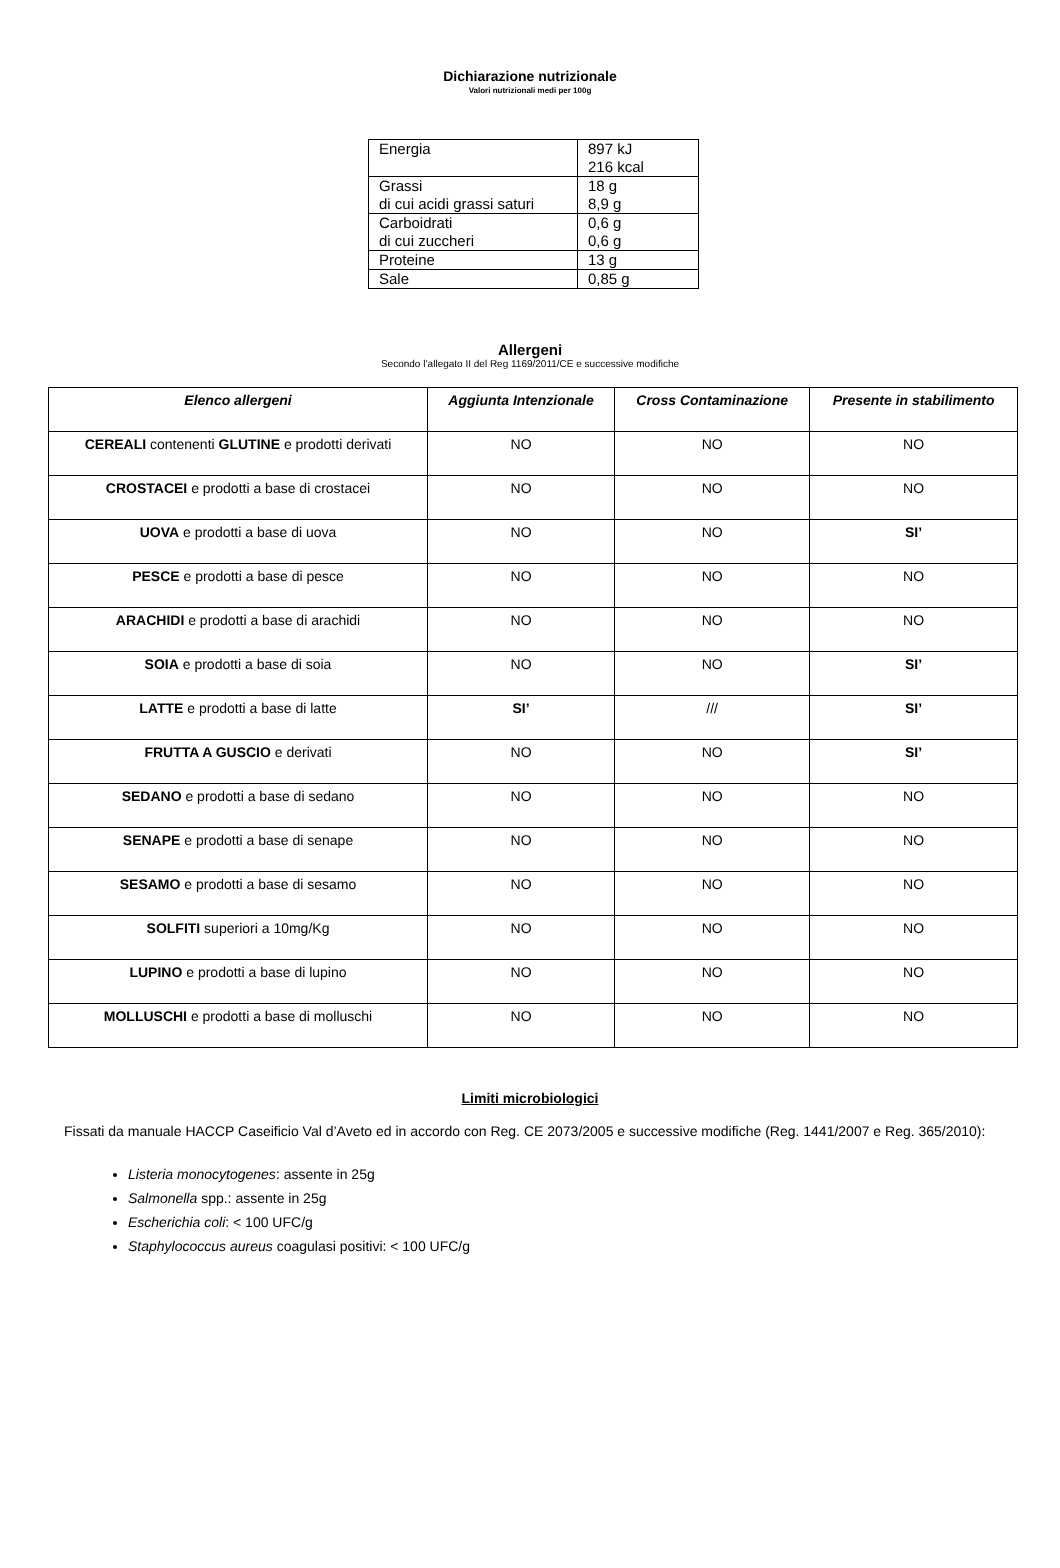Dichiarazione nutrizionale
Valori nutrizionali medi per 100g
| Energia | 897 kJ 216 kcal |
| Grassi di cui acidi grassi saturi | 18 g 8,9 g |
| Carboidrati di cui zuccheri | 0,6 g 0,6 g |
| Proteine | 13 g |
| Sale | 0,85 g |
Allergeni
Secondo l’allegato II del Reg 1169/2011/CE e successive modifiche
| Elenco allergeni | Aggiunta Intenzionale | Cross Contaminazione | Presente in stabilimento |
| --- | --- | --- | --- |
| CEREALI contenenti GLUTINE e prodotti derivati | NO | NO | NO |
| CROSTACEI e prodotti a base di crostacei | NO | NO | NO |
| UOVA e prodotti a base di uova | NO | NO | SI’ |
| PESCE e prodotti a base di pesce | NO | NO | NO |
| ARACHIDI e prodotti a base di arachidi | NO | NO | NO |
| SOIA e prodotti a base di soia | NO | NO | SI’ |
| LATTE e prodotti a base di latte | SI’ | /// | SI’ |
| FRUTTA A GUSCIO e derivati | NO | NO | SI’ |
| SEDANO e prodotti a base di sedano | NO | NO | NO |
| SENAPE e prodotti a base di senape | NO | NO | NO |
| SESAMO e prodotti a base di sesamo | NO | NO | NO |
| SOLFITI superiori a 10mg/Kg | NO | NO | NO |
| LUPINO e prodotti a base di lupino | NO | NO | NO |
| MOLLUSCHI e prodotti a base di molluschi | NO | NO | NO |
Limiti microbiologici
Fissati da manuale HACCP Caseificio Val d’Aveto ed in accordo con Reg. CE 2073/2005 e successive modifiche (Reg. 1441/2007 e Reg. 365/2010):
Listeria monocytogenes: assente in 25g
Salmonella spp.: assente in 25g
Escherichia coli: < 100 UFC/g
Staphylococcus aureus coagulasi positivi: < 100 UFC/g